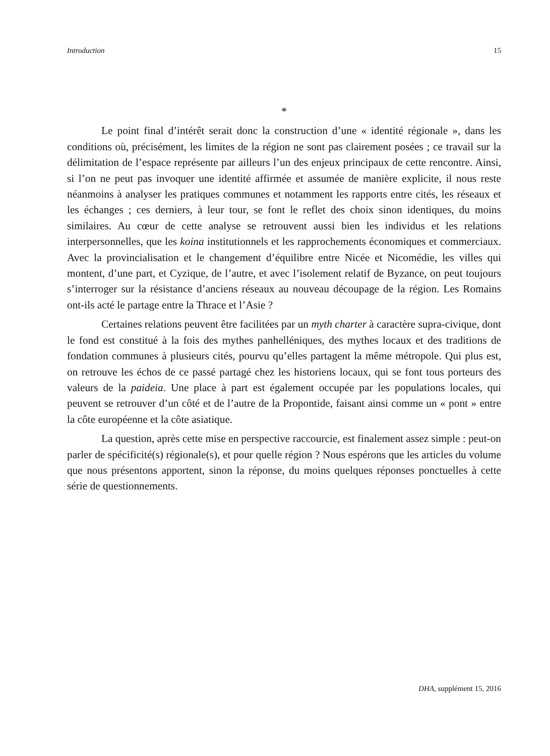Introduction 15
*
Le point final d’intérêt serait donc la construction d’une « identité régionale », dans les conditions où, précisément, les limites de la région ne sont pas clairement posées ; ce travail sur la délimitation de l’espace représente par ailleurs l’un des enjeux principaux de cette rencontre. Ainsi, si l’on ne peut pas invoquer une identité affirmée et assumée de manière explicite, il nous reste néanmoins à analyser les pratiques communes et notamment les rapports entre cités, les réseaux et les échanges ; ces derniers, à leur tour, se font le reflet des choix sinon identiques, du moins similaires. Au cœur de cette analyse se retrouvent aussi bien les individus et les relations interpersonnelles, que les koina institutionnels et les rapprochements économiques et commerciaux. Avec la provincialisation et le changement d’équilibre entre Nicée et Nicomédie, les villes qui montent, d’une part, et Cyzique, de l’autre, et avec l’isolement relatif de Byzance, on peut toujours s’interroger sur la résistance d’anciens réseaux au nouveau découpage de la région. Les Romains ont-ils acté le partage entre la Thrace et l’Asie ?
Certaines relations peuvent être facilitées par un myth charter à caractère supra-civique, dont le fond est constitué à la fois des mythes panhelléniques, des mythes locaux et des traditions de fondation communes à plusieurs cités, pourvu qu’elles partagent la même métropole. Qui plus est, on retrouve les échos de ce passé partagé chez les historiens locaux, qui se font tous porteurs des valeurs de la paideia. Une place à part est également occupée par les populations locales, qui peuvent se retrouver d’un côté et de l’autre de la Propontide, faisant ainsi comme un « pont » entre la côte européenne et la côte asiatique.
La question, après cette mise en perspective raccourcie, est finalement assez simple : peut-on parler de spécificité(s) régionale(s), et pour quelle région ? Nous espérons que les articles du volume que nous présentons apportent, sinon la réponse, du moins quelques réponses ponctuelles à cette série de questionnements.
DHA, supplément 15, 2016